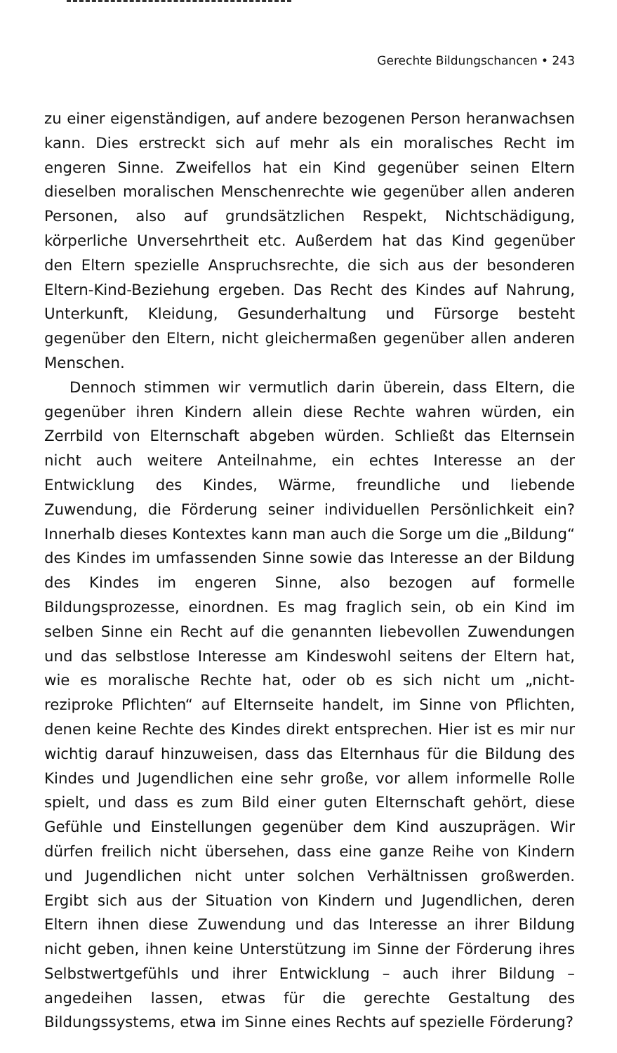Gerechte Bildungschancen • 243
zu einer eigenständigen, auf andere bezogenen Person heranwachsen kann. Dies erstreckt sich auf mehr als ein moralisches Recht im engeren Sinne. Zweifellos hat ein Kind gegenüber seinen Eltern dieselben morali­schen Menschenrechte wie gegenüber allen anderen Personen, also auf grundsätzlichen Respekt, Nichtschädigung, körperliche Unversehrtheit etc. Außerdem hat das Kind gegenüber den Eltern spezielle Anspruchs­rechte, die sich aus der besonderen Eltern-Kind-Beziehung ergeben. Das Recht des Kindes auf Nahrung, Unterkunft, Kleidung, Gesunderhaltung und Fürsorge besteht gegenüber den Eltern, nicht gleichermaßen gegen­über allen anderen Menschen.
Dennoch stimmen wir vermutlich darin überein, dass Eltern, die gegenüber ihren Kindern allein diese Rechte wahren würden, ein Zerrbild von Elternschaft abgeben würden. Schließt das Elternsein nicht auch weitere Anteilnahme, ein echtes Interesse an der Entwicklung des Kindes, Wärme, freundliche und liebende Zuwendung, die Förderung seiner indi­viduellen Persönlichkeit ein? Innerhalb dieses Kontextes kann man auch die Sorge um die „Bildung“ des Kindes im umfassenden Sinne sowie das Interesse an der Bildung des Kindes im engeren Sinne, also bezogen auf formelle Bildungsprozesse, einordnen. Es mag fraglich sein, ob ein Kind im selben Sinne ein Recht auf die genannten liebevollen Zuwendungen und das selbstlose Interesse am Kindeswohl seitens der Eltern hat, wie es moralische Rechte hat, oder ob es sich nicht um „nicht-reziproke Pflich­ten“ auf Elternseite handelt, im Sinne von Pflichten, denen keine Rechte des Kindes direkt entsprechen. Hier ist es mir nur wichtig darauf hinzu­weisen, dass das Elternhaus für die Bildung des Kindes und Jugendlichen eine sehr große, vor allem informelle Rolle spielt, und dass es zum Bild einer guten Elternschaft gehört, diese Gefühle und Einstellungen gegen­über dem Kind auszuprägen. Wir dürfen freilich nicht übersehen, dass eine ganze Reihe von Kindern und Jugendlichen nicht unter solchen Ver­hältnissen großwerden. Ergibt sich aus der Situation von Kindern und Jugendlichen, deren Eltern ihnen diese Zuwendung und das Interesse an ihrer Bildung nicht geben, ihnen keine Unterstützung im Sinne der Förderung ihres Selbstwertgefühls und ihrer Entwicklung – auch ihrer Bildung – angedeihen lassen, etwas für die gerechte Gestaltung des Bildungssystems, etwa im Sinne eines Rechts auf spezielle Förderung?